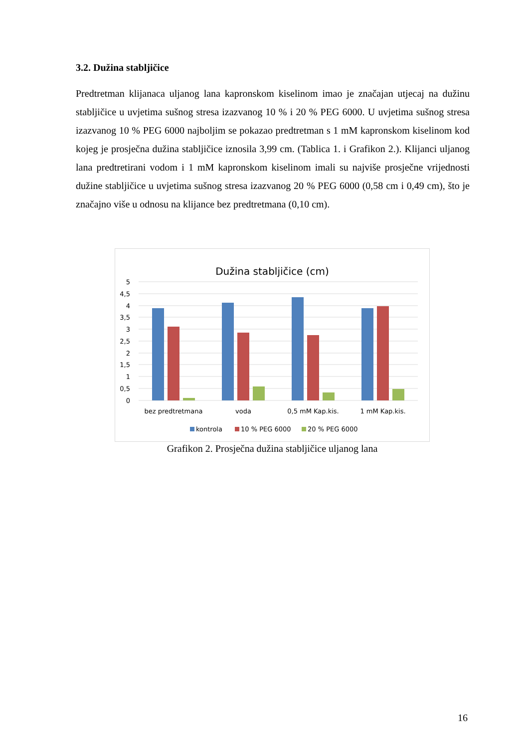3.2. Dužina stabljičice
Predtretman klijanaca uljanog lana kapronskom kiselinom imao je značajan utjecaj na dužinu stabljičice u uvjetima sušnog stresa izazvanog 10 % i 20 % PEG 6000. U uvjetima sušnog stresa izazvanog 10 % PEG 6000 najboljim se pokazao predtretman s 1 mM kapronskom kiselinom kod kojeg je prosječna dužina stabljičice iznosila 3,99 cm. (Tablica 1. i Grafikon 2.). Klijanci uljanog lana predtretirani vodom i 1 mM kapronskom kiselinom imali su najviše prosječne vrijednosti dužine stabljičice u uvjetima sušnog stresa izazvanog 20 % PEG 6000 (0,58 cm i 0,49 cm), što je značajno više u odnosu na klijance bez predtretmana (0,10 cm).
Dužina stabljičice (cm)
5
4,5
4
3,5
3
2,5
2
1,5
1
0,5
0
bez predtretmana
voda
0,5 mM Kap.kis.
1 mM Kap.kis.
kontrola
10 % PEG 6000
20 % PEG 6000
Grafikon 2. Prosječna dužina stabljičice uljanog lana
16